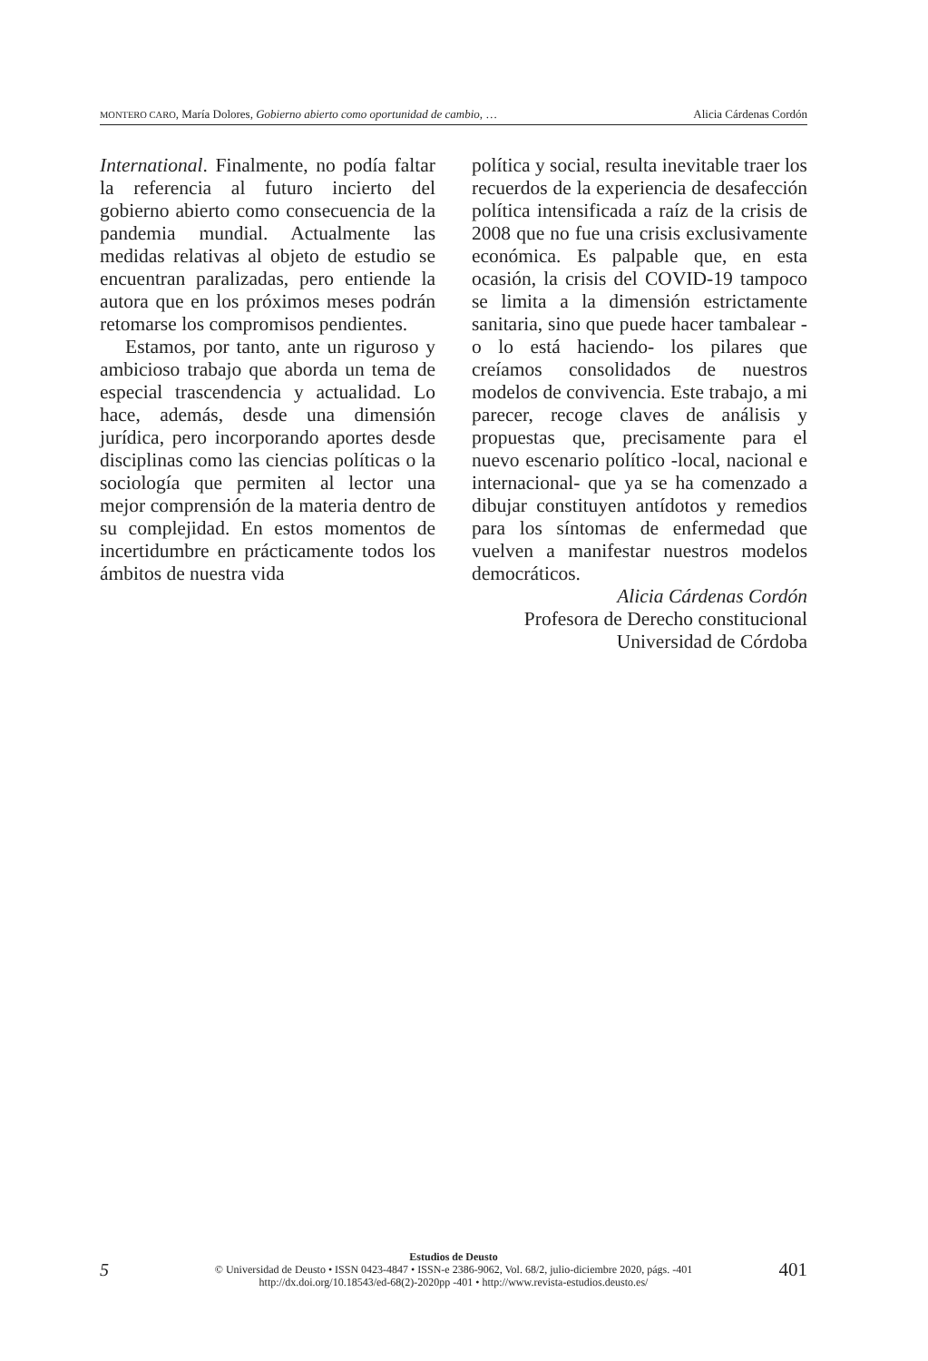MONTERO CARO, María Dolores, Gobierno abierto como oportunidad de cambio, … Alicia Cárdenas Cordón
International. Finalmente, no podía faltar la referencia al futuro incierto del gobierno abierto como consecuencia de la pandemia mundial. Actualmente las medidas relativas al objeto de estudio se encuentran paralizadas, pero entiende la autora que en los próximos meses podrán retomarse los compromisos pendientes.
Estamos, por tanto, ante un riguroso y ambicioso trabajo que aborda un tema de especial trascendencia y actualidad. Lo hace, además, desde una dimensión jurídica, pero incorporando aportes desde disciplinas como las ciencias políticas o la sociología que permiten al lector una mejor comprensión de la materia dentro de su complejidad. En estos momentos de incertidumbre en prácticamente todos los ámbitos de nuestra vida
política y social, resulta inevitable traer los recuerdos de la experiencia de desafección política intensificada a raíz de la crisis de 2008 que no fue una crisis exclusivamente económica. Es palpable que, en esta ocasión, la crisis del COVID-19 tampoco se limita a la dimensión estrictamente sanitaria, sino que puede hacer tambalear -o lo está haciendo- los pilares que creíamos consolidados de nuestros modelos de convivencia. Este trabajo, a mi parecer, recoge claves de análisis y propuestas que, precisamente para el nuevo escenario político -local, nacional e internacional- que ya se ha comenzado a dibujar constituyen antídotos y remedios para los síntomas de enfermedad que vuelven a manifestar nuestros modelos democráticos.
Alicia Cárdenas Cordón
Profesora de Derecho constitucional
Universidad de Córdoba
5
Estudios de Deusto
© Universidad de Deusto • ISSN 0423-4847 • ISSN-e 2386-9062, Vol. 68/2, julio-diciembre 2020, págs. -401
http://dx.doi.org/10.18543/ed-68(2)-2020pp -401 • http://www.revista-estudios.deusto.es/
401